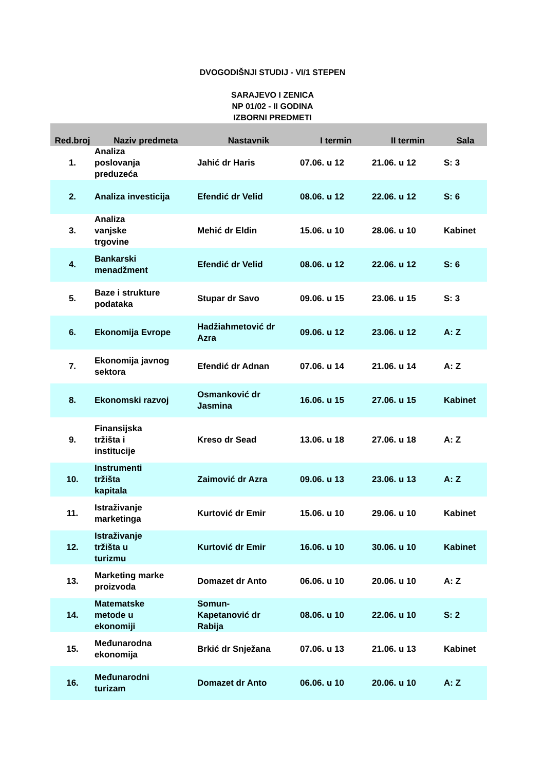DVOGODIŠNJI STUDIJ - VI/1 STEPEN
SARAJEVO I ZENICA
NP 01/02 - II GODINA
IZBORNI PREDMETI
| Red.broj | Naziv predmeta | Nastavnik | I termin | II termin | Sala |
| --- | --- | --- | --- | --- | --- |
| 1. | Analiza poslovanja preduzeća | Jahić dr Haris | 07.06. u 12 | 21.06. u 12 | S: 3 |
| 2. | Analiza investicija | Efendić dr Velid | 08.06. u 12 | 22.06. u 12 | S: 6 |
| 3. | Analiza vanjske trgovine | Mehić dr Eldin | 15.06. u 10 | 28.06. u 10 | Kabinet |
| 4. | Bankarski menadžment | Efendić dr Velid | 08.06. u 12 | 22.06. u 12 | S: 6 |
| 5. | Baze i strukture podataka | Stupar dr Savo | 09.06. u 15 | 23.06. u 15 | S: 3 |
| 6. | Ekonomija Evrope | Hadžiahmetović dr Azra | 09.06. u 12 | 23.06. u 12 | A: Z |
| 7. | Ekonomija javnog sektora | Efendić dr Adnan | 07.06. u 14 | 21.06. u 14 | A: Z |
| 8. | Ekonomski razvoj | Osmanković dr Jasmina | 16.06. u 15 | 27.06. u 15 | Kabinet |
| 9. | Finansijska tržišta i institucije | Kreso dr Sead | 13.06. u 18 | 27.06. u 18 | A: Z |
| 10. | Instrumenti tržišta kapitala | Zaimović dr Azra | 09.06. u 13 | 23.06. u 13 | A: Z |
| 11. | Istraživanje marketinga | Kurtović dr Emir | 15.06. u 10 | 29.06. u 10 | Kabinet |
| 12. | Istraživanje tržišta u turizmu | Kurtović dr Emir | 16.06. u 10 | 30.06. u 10 | Kabinet |
| 13. | Marketing marke proizvoda | Domazet dr Anto | 06.06. u 10 | 20.06. u 10 | A: Z |
| 14. | Matematske metode u ekonomiji | Somun- Kapetanović dr Rabija | 08.06. u 10 | 22.06. u 10 | S: 2 |
| 15. | Međunarodna ekonomija | Brkić dr Snježana | 07.06. u 13 | 21.06. u 13 | Kabinet |
| 16. | Međunarodni turizam | Domazet dr Anto | 06.06. u 10 | 20.06. u 10 | A: Z |